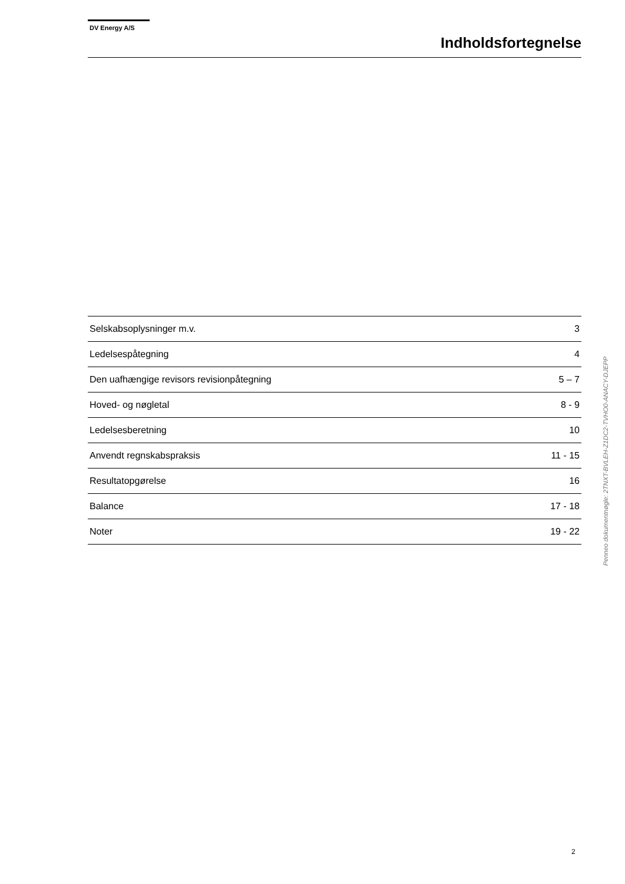DV Energy A/S
Indholdsfortegnelse
| Selskabsoplysninger m.v. | 3 |
| Ledelsespåtegning | 4 |
| Den uafhængige revisors revisionpåtegning | 5 – 7 |
| Hoved- og nøgletal | 8 - 9 |
| Ledelsesberetning | 10 |
| Anvendt regnskabspraksis | 11 - 15 |
| Resultatopgørelse | 16 |
| Balance | 17 - 18 |
| Noter | 19 - 22 |
Penneo dokumentnøgle: 2TNXT-BVLEH-Z1DC2-TVHO0-ANACY-DJEPP
2